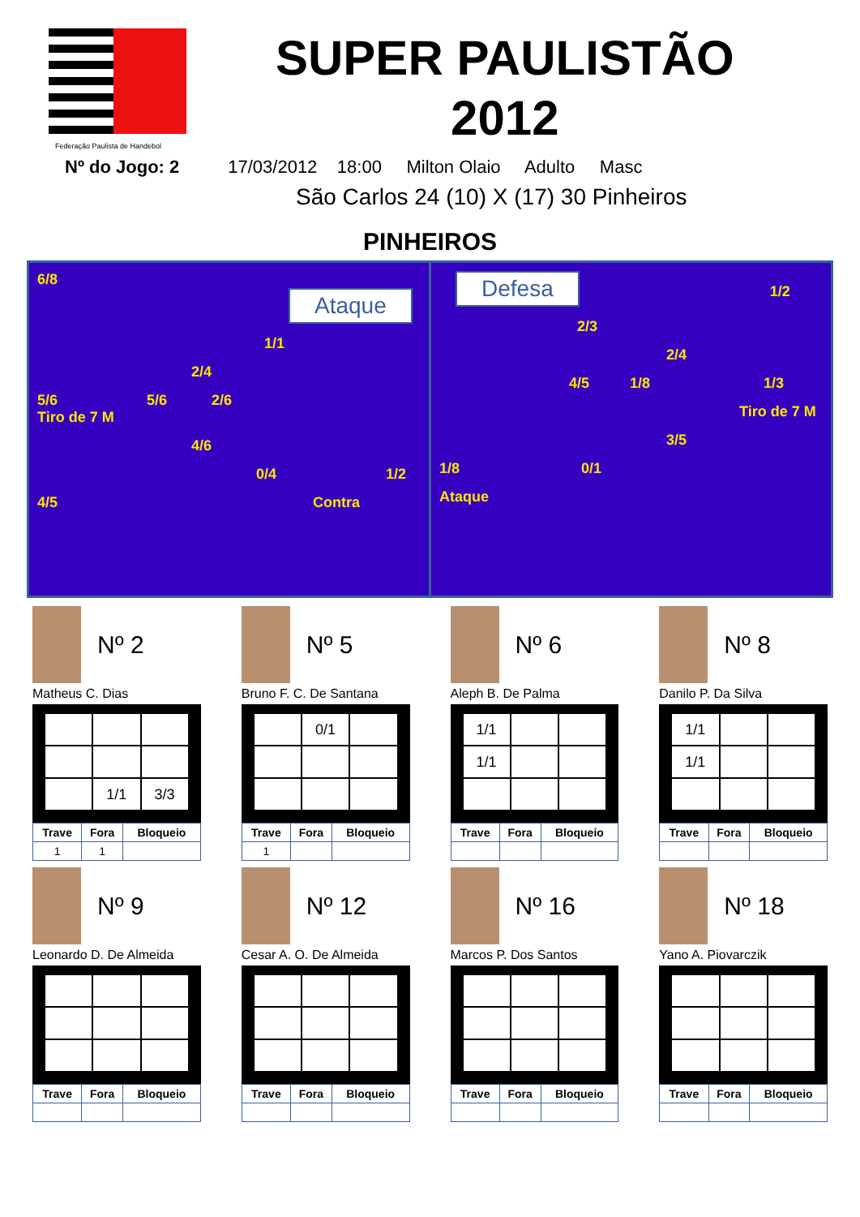Federação Paulista de Handebol
SUPER PAULISTÃO
2012
Nº do Jogo: 2 17/03/2012 18:00 Milton Olaio Adulto Masc
São Carlos 24 (10) X (17) 30 Pinheiros
PINHEIROS
6/8 Ataque
1/1
2/4
5/6 5/6 2/6
Tiro de 7 M
4/6
0/4 1/2
4/5 Contra
Defesa 1/2
2/3
2/4
4/5 1/8 1/3
Tiro de 7 M
3/5
1/8 0/1
Ataque
Nº 2
Matheus C. Dias
| | 1/1 | 3/3 |
| Trave | Fora | Bloqueio |
| 1 | 1 | |
Nº 5
Bruno F. C. De Santana
| | 0/1 | |
| Trave | Fora | Bloqueio |
| 1 | | |
Nº 6
Aleph B. De Palma
| 1/1 | | |
| 1/1 | | |
| Trave | Fora | Bloqueio |
Nº 8
Danilo P. Da Silva
| 1/1 | | |
| 1/1 | | |
| Trave | Fora | Bloqueio |
Nº 9
Leonardo D. De Almeida
| Trave | Fora | Bloqueio |
Nº 12
Cesar A. O. De Almeida
| Trave | Fora | Bloqueio |
Nº 16
Marcos P. Dos Santos
| Trave | Fora | Bloqueio |
Nº 18
Yano A. Piovarczik
| Trave | Fora | Bloqueio |